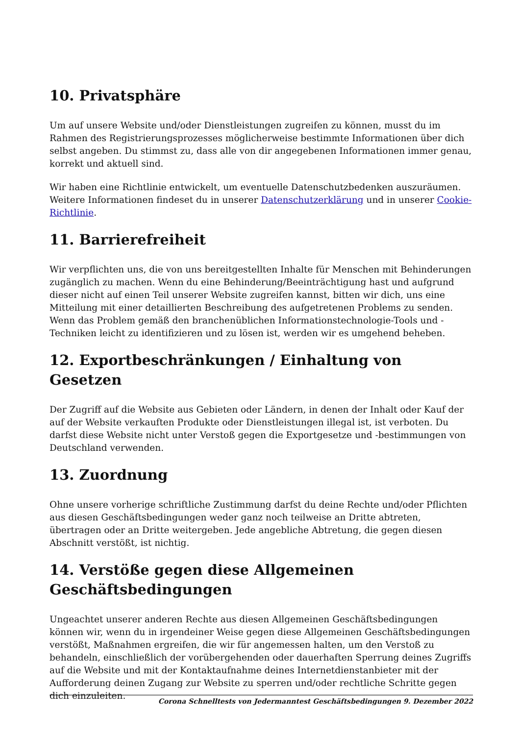10. Privatsphäre
Um auf unsere Website und/oder Dienstleistungen zugreifen zu können, musst du im Rahmen des Registrierungsprozesses möglicherweise bestimmte Informationen über dich selbst angeben. Du stimmst zu, dass alle von dir angegebenen Informationen immer genau, korrekt und aktuell sind.
Wir haben eine Richtlinie entwickelt, um eventuelle Datenschutzbedenken auszuräumen. Weitere Informationen findeset du in unserer Datenschutzerklärung und in unserer Cookie-Richtlinie.
11. Barrierefreiheit
Wir verpflichten uns, die von uns bereitgestellten Inhalte für Menschen mit Behinderungen zugänglich zu machen. Wenn du eine Behinderung/Beeinträchtigung hast und aufgrund dieser nicht auf einen Teil unserer Website zugreifen kannst, bitten wir dich, uns eine Mitteilung mit einer detaillierten Beschreibung des aufgetretenen Problems zu senden. Wenn das Problem gemäß den branchenüblichen Informationstechnologie-Tools und -Techniken leicht zu identifizieren und zu lösen ist, werden wir es umgehend beheben.
12. Exportbeschränkungen / Einhaltung von Gesetzen
Der Zugriff auf die Website aus Gebieten oder Ländern, in denen der Inhalt oder Kauf der auf der Website verkauften Produkte oder Dienstleistungen illegal ist, ist verboten. Du darfst diese Website nicht unter Verstoß gegen die Exportgesetze und -bestimmungen von Deutschland verwenden.
13. Zuordnung
Ohne unsere vorherige schriftliche Zustimmung darfst du deine Rechte und/oder Pflichten aus diesen Geschäftsbedingungen weder ganz noch teilweise an Dritte abtreten, übertragen oder an Dritte weitergeben. Jede angebliche Abtretung, die gegen diesen Abschnitt verstößt, ist nichtig.
14. Verstöße gegen diese Allgemeinen Geschäftsbedingungen
Ungeachtet unserer anderen Rechte aus diesen Allgemeinen Geschäftsbedingungen können wir, wenn du in irgendeiner Weise gegen diese Allgemeinen Geschäftsbedingungen verstößt, Maßnahmen ergreifen, die wir für angemessen halten, um den Verstoß zu behandeln, einschließlich der vorübergehenden oder dauerhaften Sperrung deines Zugriffs auf die Website und mit der Kontaktaufnahme deines Internetdienstanbieter mit der Aufforderung deinen Zugang zur Website zu sperren und/oder rechtliche Schritte gegen dich einzuleiten.
Corona Schnelltests von Jedermanntest Geschäftsbedingungen 9. Dezember 2022